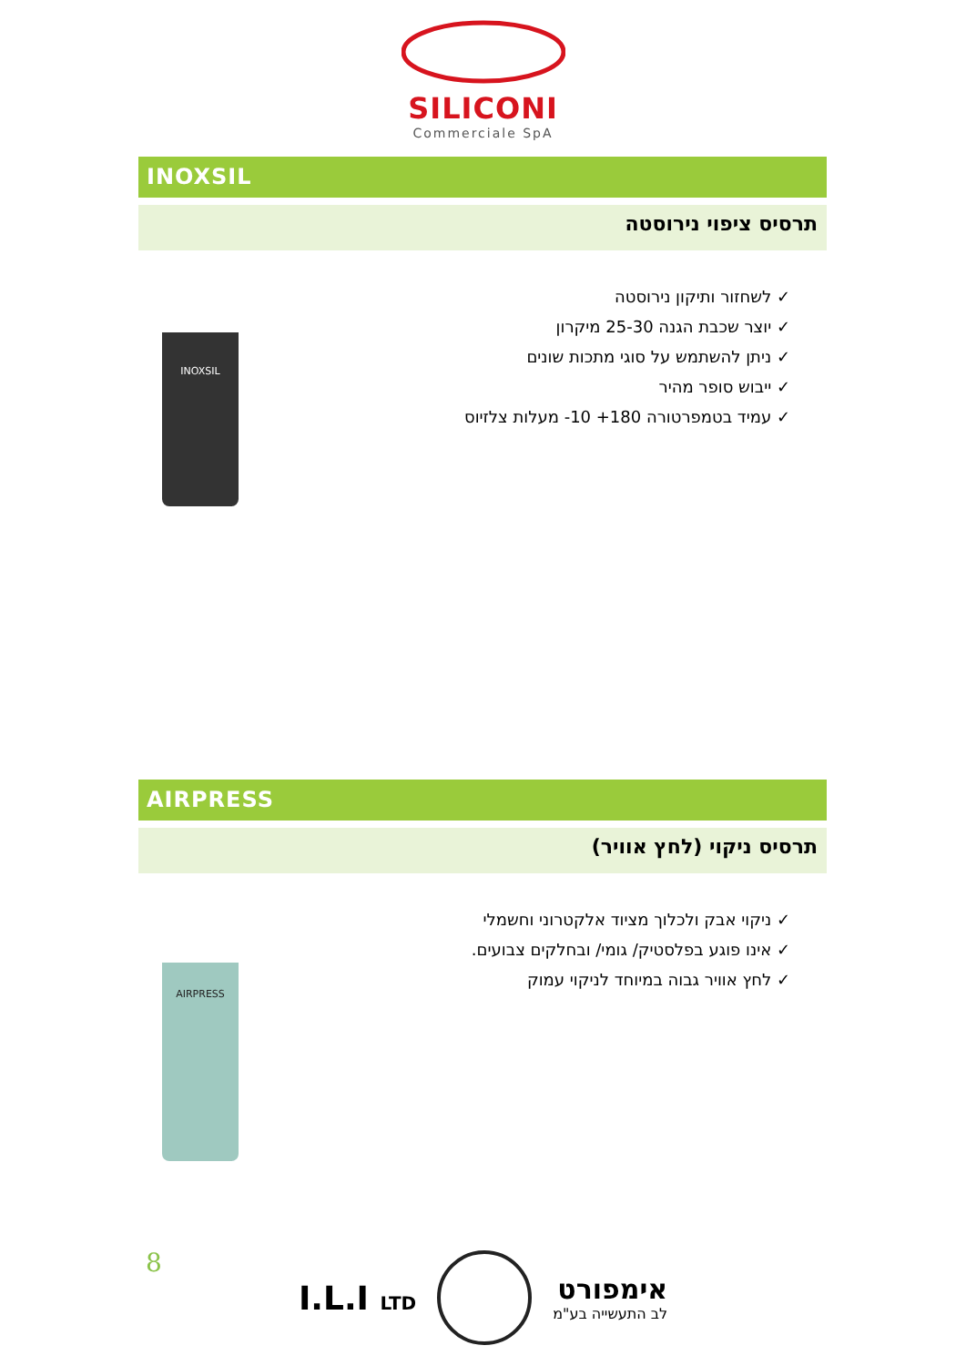SILICONI
Commerciale SpA
INOXSIL
תרסיס ציפוי נירוסטה
INOXSIL
✓ לשחזור ותיקון נירוסטה
✓ יוצר שכבת הגנה 25-30 מיקרון
✓ ניתן להשתמש על סוגי מתכות שונים
✓ ייבוש סופר מהיר
✓ עמיד בטמפרטורה ‎-10 +180‎ מעלות צלזיוס
AIRPRESS
תרסיס ניקוי (לחץ אוויר)
AIRPRESS
✓ ניקוי אבק ולכלוך מציוד אלקטרוני וחשמלי
✓ אינו פוגע בפלסטיק/ גומי/ ובחלקים צבועים.
✓ לחץ אוויר גבוה במיוחד לניקוי עמוק
8
I.L.I LTD אימפורט
לב התעשייה בע"מ